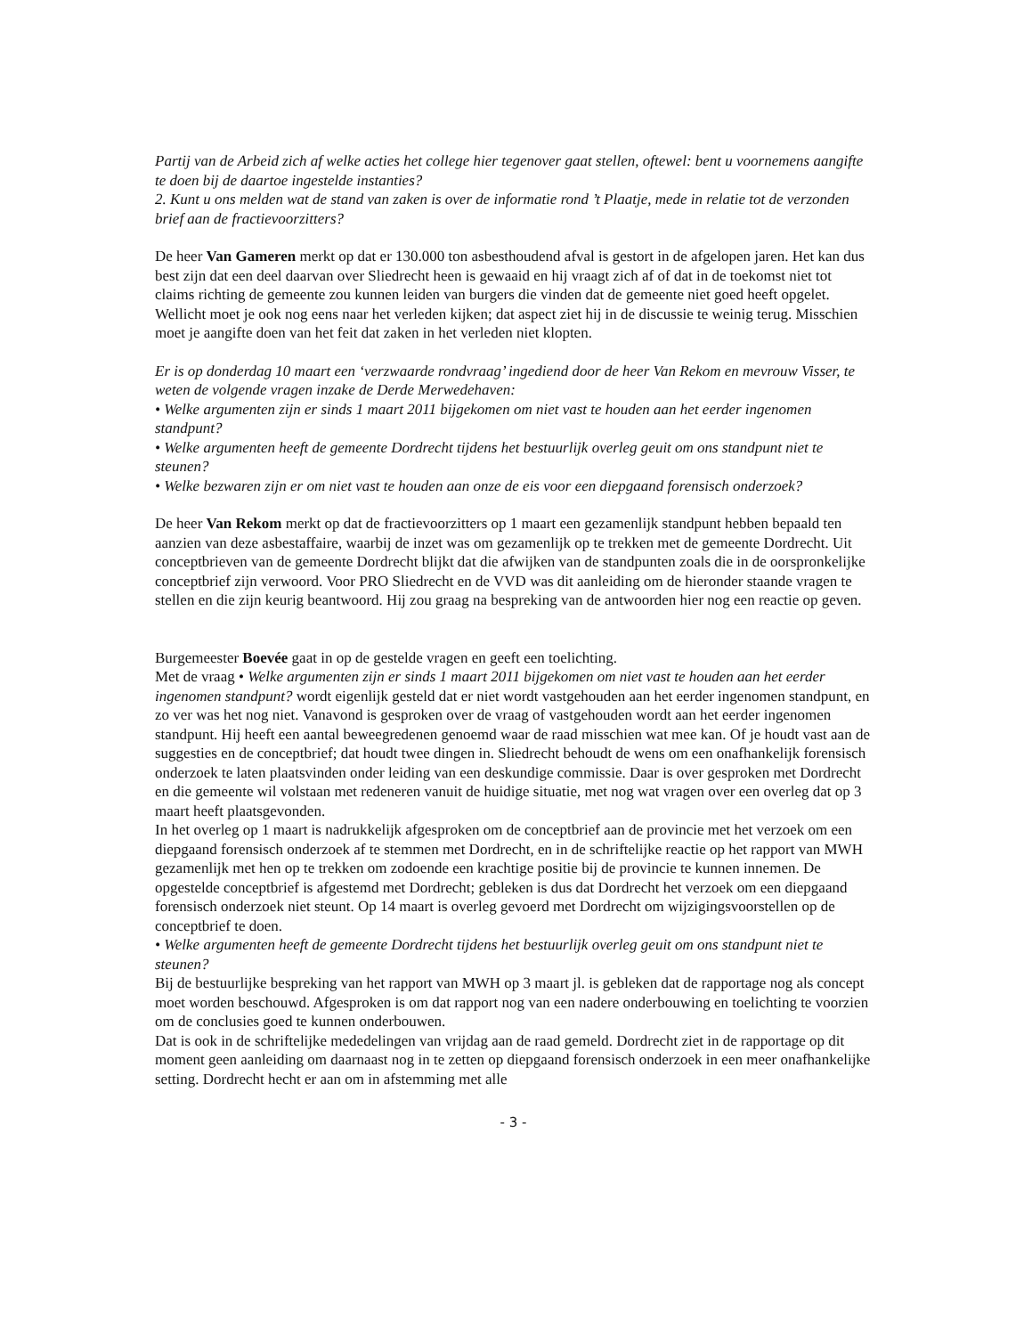Partij van de Arbeid zich af welke acties het college hier tegenover gaat stellen, oftewel: bent u voornemens aangifte te doen bij de daartoe ingestelde instanties?
2. Kunt u ons melden wat de stand van zaken is over de informatie rond ’t Plaatje, mede in relatie tot de verzonden brief aan de fractievoorzitters?
De heer Van Gameren merkt op dat er 130.000 ton asbesthoudend afval is gestort in de afgelopen jaren. Het kan dus best zijn dat een deel daarvan over Sliedrecht heen is gewaaid en hij vraagt zich af of dat in de toekomst niet tot claims richting de gemeente zou kunnen leiden van burgers die vinden dat de gemeente niet goed heeft opgelet. Wellicht moet je ook nog eens naar het verleden kijken; dat aspect ziet hij in de discussie te weinig terug. Misschien moet je aangifte doen van het feit dat zaken in het verleden niet klopten.
Er is op donderdag 10 maart een ‘verzwaarde rondvraag’ ingediend door de heer Van Rekom en mevrouw Visser, te weten de volgende vragen inzake de Derde Merwedehaven:
• Welke argumenten zijn er sinds 1 maart 2011 bijgekomen om niet vast te houden aan het eerder ingenomen standpunt?
• Welke argumenten heeft de gemeente Dordrecht tijdens het bestuurlijk overleg geuit om ons standpunt niet te steunen?
• Welke bezwaren zijn er om niet vast te houden aan onze de eis voor een diepgaand forensisch onderzoek?
De heer Van Rekom merkt op dat de fractievoorzitters op 1 maart een gezamenlijk standpunt hebben bepaald ten aanzien van deze asbestaffaire, waarbij de inzet was om gezamenlijk op te trekken met de gemeente Dordrecht. Uit conceptbrieven van de gemeente Dordrecht blijkt dat die afwijken van de standpunten zoals die in de oorspronkelijke conceptbrief zijn verwoord. Voor PRO Sliedrecht en de VVD was dit aanleiding om de hieronder staande vragen te stellen en die zijn keurig beantwoord. Hij zou graag na bespreking van de antwoorden hier nog een reactie op geven.
Burgemeester Boevée gaat in op de gestelde vragen en geeft een toelichting.
Met de vraag • Welke argumenten zijn er sinds 1 maart 2011 bijgekomen om niet vast te houden aan het eerder ingenomen standpunt? wordt eigenlijk gesteld dat er niet wordt vastgehouden aan het eerder ingenomen standpunt, en zo ver was het nog niet. Vanavond is gesproken over de vraag of vastgehouden wordt aan het eerder ingenomen standpunt. Hij heeft een aantal beweegredenen genoemd waar de raad misschien wat mee kan. Of je houdt vast aan de suggesties en de conceptbrief; dat houdt twee dingen in. Sliedrecht behoudt de wens om een onafhankelijk forensisch onderzoek te laten plaatsvinden onder leiding van een deskundige commissie. Daar is over gesproken met Dordrecht en die gemeente wil volstaan met redeneren vanuit de huidige situatie, met nog wat vragen over een overleg dat op 3 maart heeft plaatsgevonden.
In het overleg op 1 maart is nadrukkelijk afgesproken om de conceptbrief aan de provincie met het verzoek om een diepgaand forensisch onderzoek af te stemmen met Dordrecht, en in de schriftelijke reactie op het rapport van MWH gezamenlijk met hen op te trekken om zodoende een krachtige positie bij de provincie te kunnen innemen. De opgestelde conceptbrief is afgestemd met Dordrecht; gebleken is dus dat Dordrecht het verzoek om een diepgaand forensisch onderzoek niet steunt. Op 14 maart is overleg gevoerd met Dordrecht om wijzigingsvoorstellen op de conceptbrief te doen.
• Welke argumenten heeft de gemeente Dordrecht tijdens het bestuurlijk overleg geuit om ons standpunt niet te steunen?
Bij de bestuurlijke bespreking van het rapport van MWH op 3 maart jl. is gebleken dat de rapportage nog als concept moet worden beschouwd. Afgesproken is om dat rapport nog van een nadere onderbouwing en toelichting te voorzien om de conclusies goed te kunnen onderbouwen.
Dat is ook in de schriftelijke mededelingen van vrijdag aan de raad gemeld. Dordrecht ziet in de rapportage op dit moment geen aanleiding om daarnaast nog in te zetten op diepgaand forensisch onderzoek in een meer onafhankelijke setting. Dordrecht hecht er aan om in afstemming met alle
- 3 -